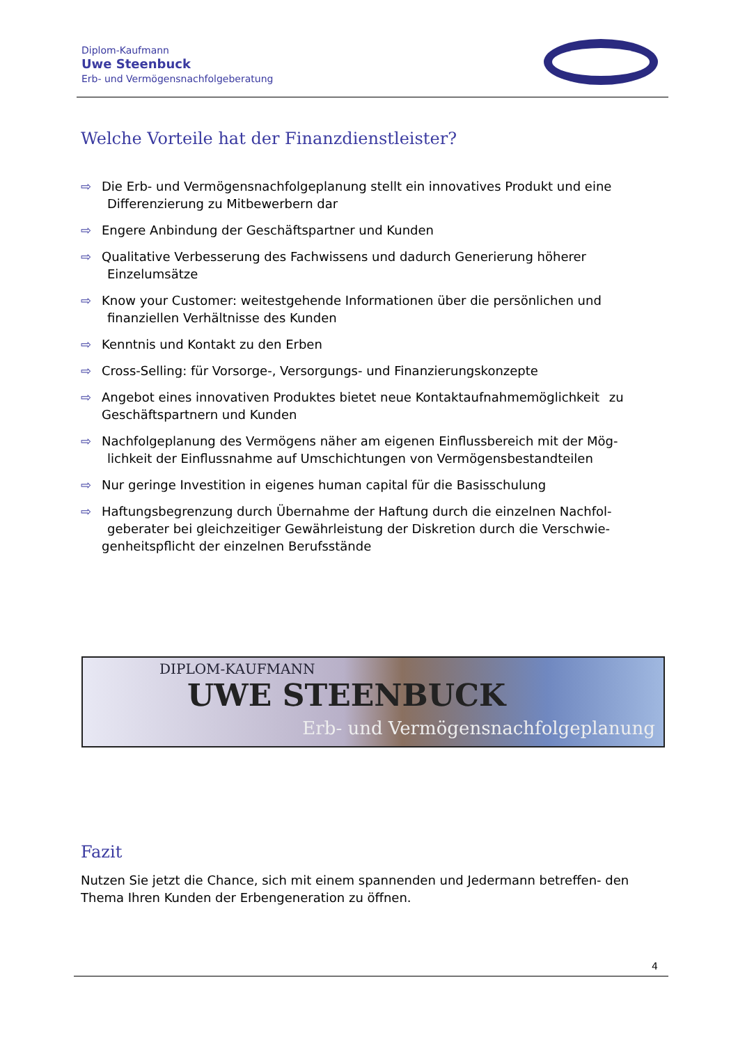Diplom-Kaufmann
Uwe Steenbuck
Erb- und Vermögensnachfolgeberatung
Welche Vorteile hat der Finanzdienstleister?
⇨ Die Erb- und Vermögensnachfolgeplanung stellt ein innovatives Produkt und eine Differenzierung zu Mitbewerbern dar
⇨ Engere Anbindung der Geschäftspartner und Kunden
⇨ Qualitative Verbesserung des Fachwissens und dadurch Generierung höherer Einzelumsätze
⇨ Know your Customer: weitestgehende Informationen über die persönlichen und finanziellen Verhältnisse des Kunden
⇨ Kenntnis und Kontakt zu den Erben
⇨ Cross-Selling: für Vorsorge-, Versorgungs- und Finanzierungskonzepte
⇨ Angebot eines innovativen Produktes bietet neue Kontaktaufnahmemöglichkeit zu Geschäftspartnern und Kunden
⇨ Nachfolgeplanung des Vermögens näher am eigenen Einflussbereich mit der Mög- lichkeit der Einflussnahme auf Umschichtungen von Vermögensbestandteilen
⇨ Nur geringe Investition in eigenes human capital für die Basisschulung
⇨ Haftungsbegrenzung durch Übernahme der Haftung durch die einzelnen Nachfol- geberater bei gleichzeitiger Gewährleistung der Diskretion durch die Verschwie- genheitspflicht der einzelnen Berufsstände
DIPLOM-KAUFMANN
UWE STEENBUCK
Erb- und Vermögensnachfolgeplanung
Fazit
Nutzen Sie jetzt die Chance, sich mit einem spannenden und Jedermann betreffen- den Thema Ihren Kunden der Erbengeneration zu öffnen.
4